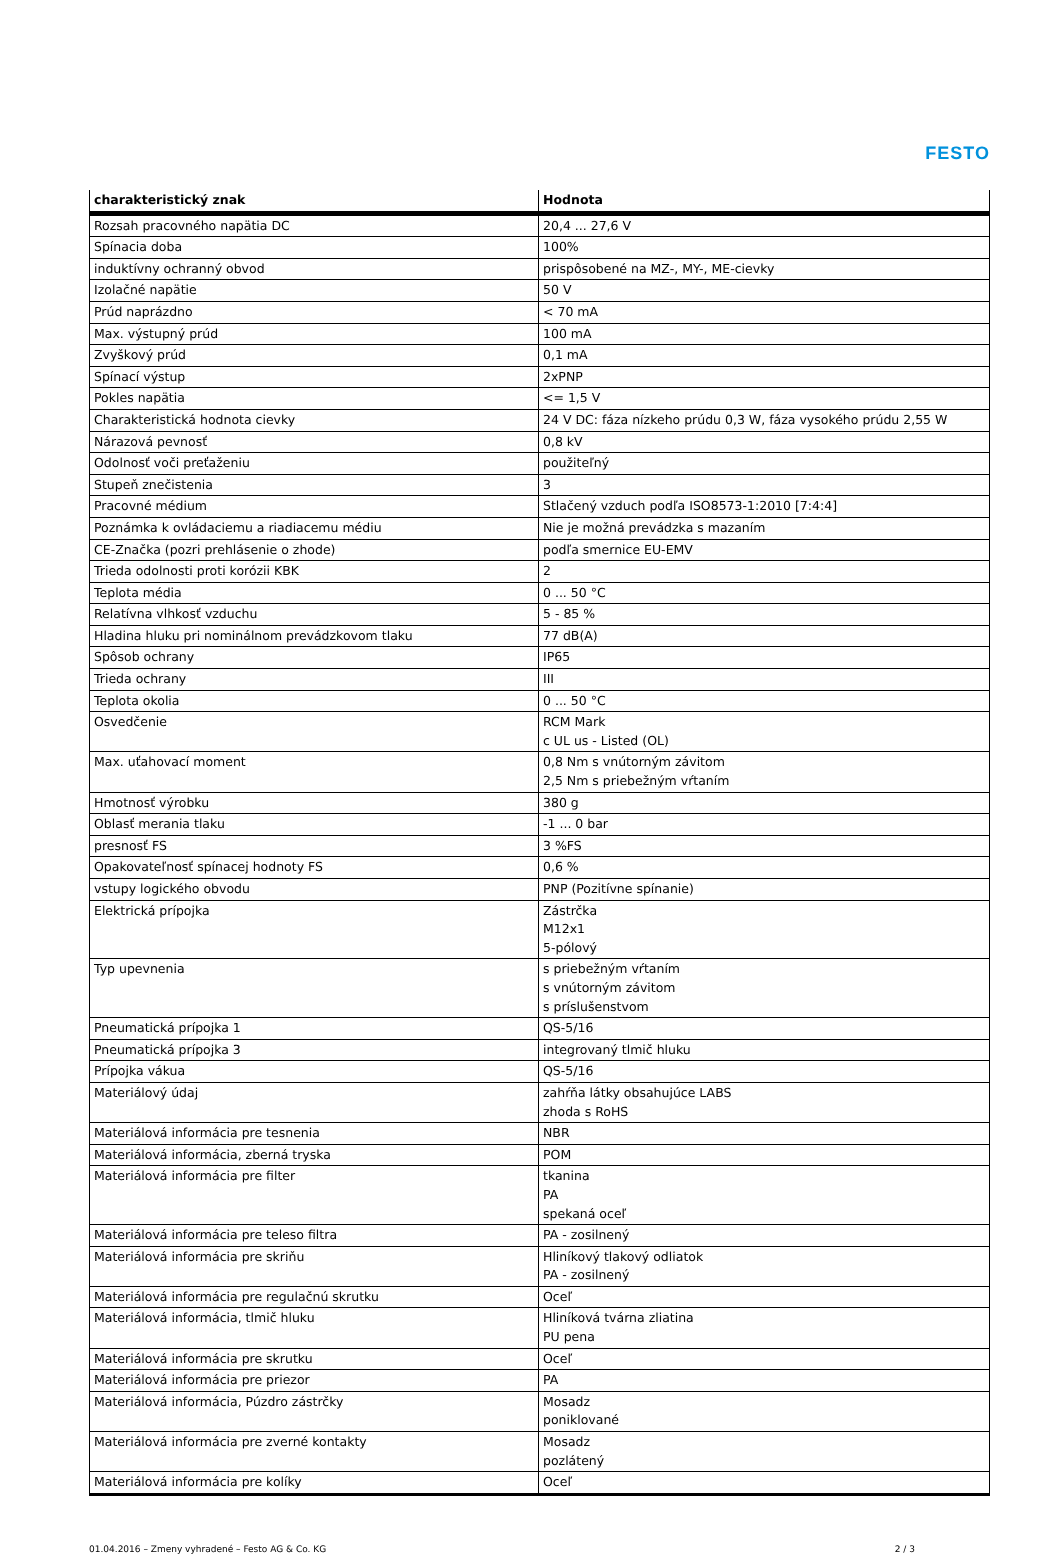FESTO
| charakteristický znak | Hodnota |
| --- | --- |
| Rozsah pracovného napätia DC | 20,4 ... 27,6 V |
| Spínacia doba | 100% |
| induktívny ochranný obvod | prispôsobené na MZ-, MY-, ME-cievky |
| Izolačné napätie | 50 V |
| Prúd naprázdno | < 70 mA |
| Max. výstupný prúd | 100 mA |
| Zvyškový prúd | 0,1 mA |
| Spínací výstup | 2xPNP |
| Pokles napätia | <= 1,5 V |
| Charakteristická hodnota cievky | 24 V DC: fáza nízkeho prúdu 0,3 W, fáza vysokého prúdu 2,55 W |
| Nárazová pevnosť | 0,8 kV |
| Odolnosť voči preťaženiu | použiteľný |
| Stupeň znečistenia | 3 |
| Pracovné médium | Stlačený vzduch podľa ISO8573-1:2010 [7:4:4] |
| Poznámka k ovládaciemu a riadiacemu médiu | Nie je možná prevádzka s mazaním |
| CE-Značka (pozri prehlásenie o zhode) | podľa smernice EU-EMV |
| Trieda odolnosti proti korózii KBK | 2 |
| Teplota média | 0 ... 50 °C |
| Relatívna vlhkosť vzduchu | 5 - 85 % |
| Hladina hluku pri nominálnom prevádzkovom tlaku | 77 dB(A) |
| Spôsob ochrany | IP65 |
| Trieda ochrany | III |
| Teplota okolia | 0 ... 50 °C |
| Osvedčenie | RCM Mark c UL us - Listed (OL) |
| Max. uťahovací moment | 0,8 Nm s vnútorným závitom 2,5 Nm s priebežným vŕtaním |
| Hmotnosť výrobku | 380 g |
| Oblasť merania tlaku | -1 ... 0 bar |
| presnosť FS | 3 %FS |
| Opakovateľnosť spínacej hodnoty FS | 0,6 % |
| vstupy logického obvodu | PNP (Pozitívne spínanie) |
| Elektrická prípojka | Zástrčka M12x1 5-pólový |
| Typ upevnenia | s priebežným vŕtaním s vnútorným závitom s príslušenstvom |
| Pneumatická prípojka 1 | QS-5/16 |
| Pneumatická prípojka 3 | integrovaný tlmič hluku |
| Prípojka vákua | QS-5/16 |
| Materiálový údaj | zahŕňa látky obsahujúce LABS zhoda s RoHS |
| Materiálová informácia pre tesnenia | NBR |
| Materiálová informácia, zberná tryska | POM |
| Materiálová informácia pre filter | tkanina PA spekaná oceľ |
| Materiálová informácia pre teleso filtra | PA - zosilnený |
| Materiálová informácia pre skriňu | Hliníkový tlakový odliatok PA - zosilnený |
| Materiálová informácia pre regulačnú skrutku | Oceľ |
| Materiálová informácia, tlmič hluku | Hliníková tvárna zliatina PU pena |
| Materiálová informácia pre skrutku | Oceľ |
| Materiálová informácia pre priezor | PA |
| Materiálová informácia, Púzdro zástrčky | Mosadz poniklované |
| Materiálová informácia pre zverné kontakty | Mosadz pozlátený |
| Materiálová informácia pre kolíky | Oceľ |
01.04.2016 – Zmeny vyhradené – Festo AG & Co. KG 2 / 3